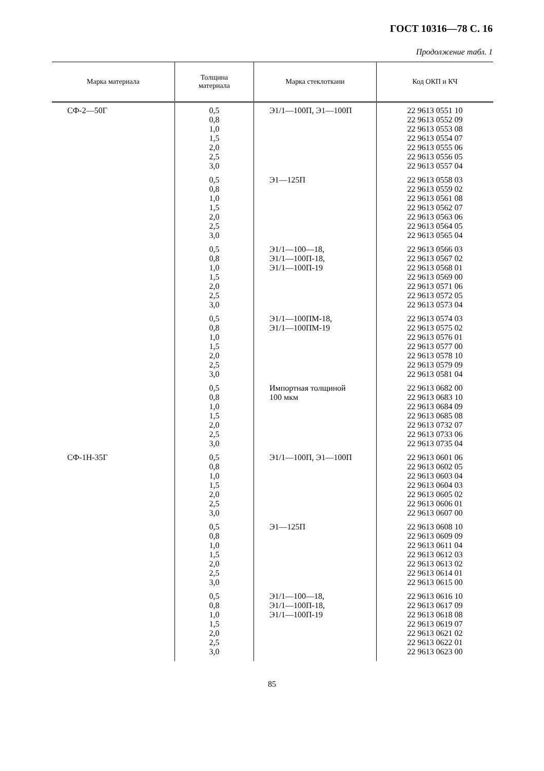ГОСТ 10316—78 С. 16
Продолжение табл. 1
| Марка материала | Толщина материала | Марка стеклоткани | Код ОКП и КЧ |
| --- | --- | --- | --- |
| СФ-2—50Г | 0,5 0,8 1,0 1,5 2,0 2,5 3,0 | Э1/1—100П, Э1—100П | 22 9613 0551 10 22 9613 0552 09 22 9613 0553 08 22 9613 0554 07 22 9613 0555 06 22 9613 0556 05 22 9613 0557 04 |
| | 0,5 0,8 1,0 1,5 2,0 2,5 3,0 | Э1—125П | 22 9613 0558 03 22 9613 0559 02 22 9613 0561 08 22 9613 0562 07 22 9613 0563 06 22 9613 0564 05 22 9613 0565 04 |
| | 0,5 0,8 1,0 1,5 2,0 2,5 3,0 | Э1/1—100—18, Э1/1—100П-18, Э1/1—100П-19 | 22 9613 0566 03 22 9613 0567 02 22 9613 0568 01 22 9613 0569 00 22 9613 0571 06 22 9613 0572 05 22 9613 0573 04 |
| | 0,5 0,8 1,0 1,5 2,0 2,5 3,0 | Э1/1—100ПМ-18, Э1/1—100ПМ-19 | 22 9613 0574 03 22 9613 0575 02 22 9613 0576 01 22 9613 0577 00 22 9613 0578 10 22 9613 0579 09 22 9613 0581 04 |
| | 0,5 0,8 1,0 1,5 2,0 2,5 3,0 | Импортная толщиной 100 мкм | 22 9613 0682 00 22 9613 0683 10 22 9613 0684 09 22 9613 0685 08 22 9613 0732 07 22 9613 0733 06 22 9613 0735 04 |
| СФ-1Н-35Г | 0,5 0,8 1,0 1,5 2,0 2,5 3,0 | Э1/1—100П, Э1—100П | 22 9613 0601 06 22 9613 0602 05 22 9613 0603 04 22 9613 0604 03 22 9613 0605 02 22 9613 0606 01 22 9613 0607 00 |
| | 0,5 0,8 1,0 1,5 2,0 2,5 3,0 | Э1—125П | 22 9613 0608 10 22 9613 0609 09 22 9613 0611 04 22 9613 0612 03 22 9613 0613 02 22 9613 0614 01 22 9613 0615 00 |
| | 0,5 0,8 1,0 1,5 2,0 2,5 3,0 | Э1/1—100—18, Э1/1—100П-18, Э1/1—100П-19 | 22 9613 0616 10 22 9613 0617 09 22 9613 0618 08 22 9613 0619 07 22 9613 0621 02 22 9613 0622 01 22 9613 0623 00 |
85